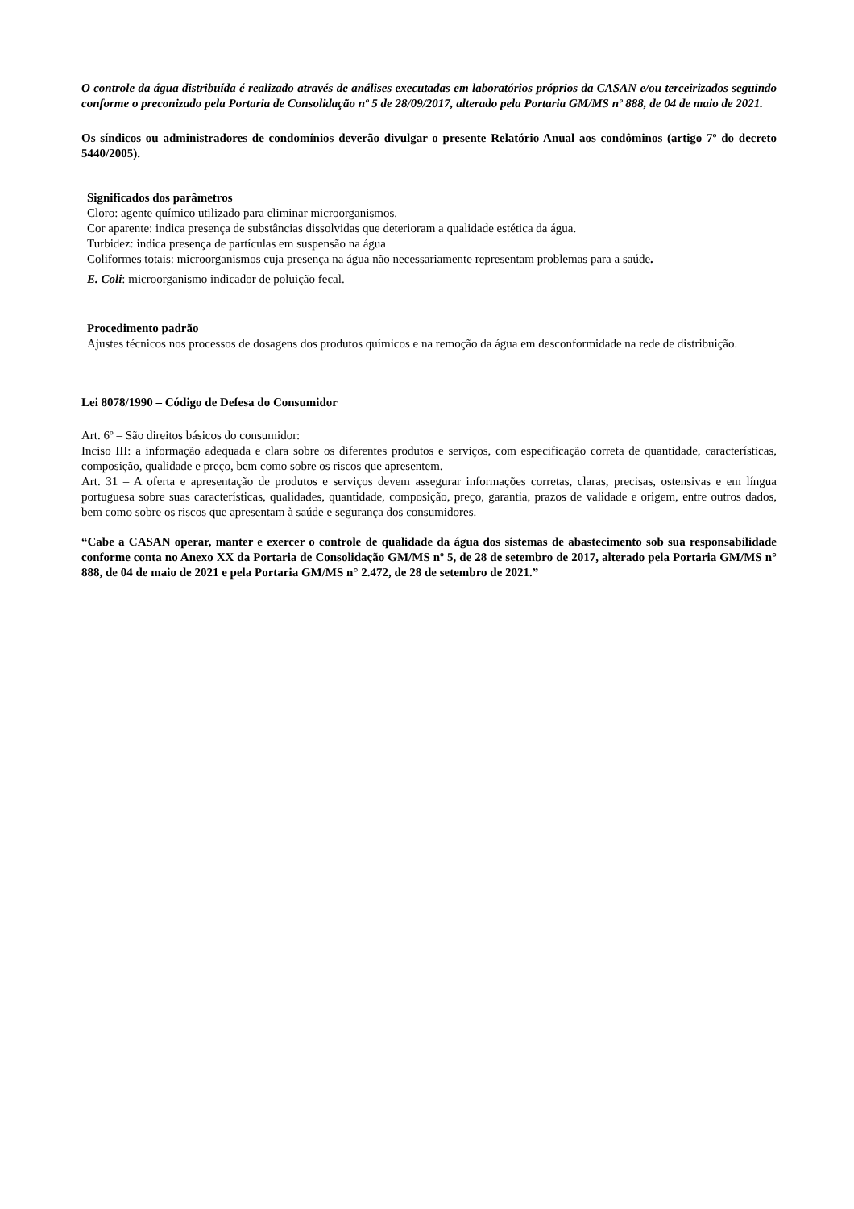O controle da água distribuída é realizado através de análises executadas em laboratórios próprios da CASAN e/ou terceirizados seguindo conforme o preconizado pela Portaria de Consolidação nº 5 de 28/09/2017, alterado pela Portaria GM/MS nº 888, de 04 de maio de 2021.
Os síndicos ou administradores de condomínios deverão divulgar o presente Relatório Anual aos condôminos (artigo 7º do decreto 5440/2005).
Significados dos parâmetros
Cloro: agente químico utilizado para eliminar microorganismos.
Cor aparente: indica presença de substâncias dissolvidas que deterioram a qualidade estética da água.
Turbidez: indica presença de partículas em suspensão na água
Coliformes totais: microorganismos cuja presença na água não necessariamente representam problemas para a saúde.
E. Coli: microorganismo indicador de poluição fecal.
Procedimento padrão
Ajustes técnicos nos processos de dosagens dos produtos químicos e na remoção da água em desconformidade na rede de distribuição.
Lei 8078/1990 – Código de Defesa do Consumidor
Art. 6º – São direitos básicos do consumidor:
Inciso III: a informação adequada e clara sobre os diferentes produtos e serviços, com especificação correta de quantidade, características, composição, qualidade e preço, bem como sobre os riscos que apresentem.
Art. 31 – A oferta e apresentação de produtos e serviços devem assegurar informações corretas, claras, precisas, ostensivas e em língua portuguesa sobre suas características, qualidades, quantidade, composição, preço, garantia, prazos de validade e origem, entre outros dados, bem como sobre os riscos que apresentam à saúde e segurança dos consumidores.
“Cabe a CASAN operar, manter e exercer o controle de qualidade da água dos sistemas de abastecimento sob sua responsabilidade conforme conta no Anexo XX da Portaria de Consolidação GM/MS nº 5, de 28 de setembro de 2017, alterado pela Portaria GM/MS n° 888, de 04 de maio de 2021 e pela Portaria GM/MS n° 2.472, de 28 de setembro de 2021.”